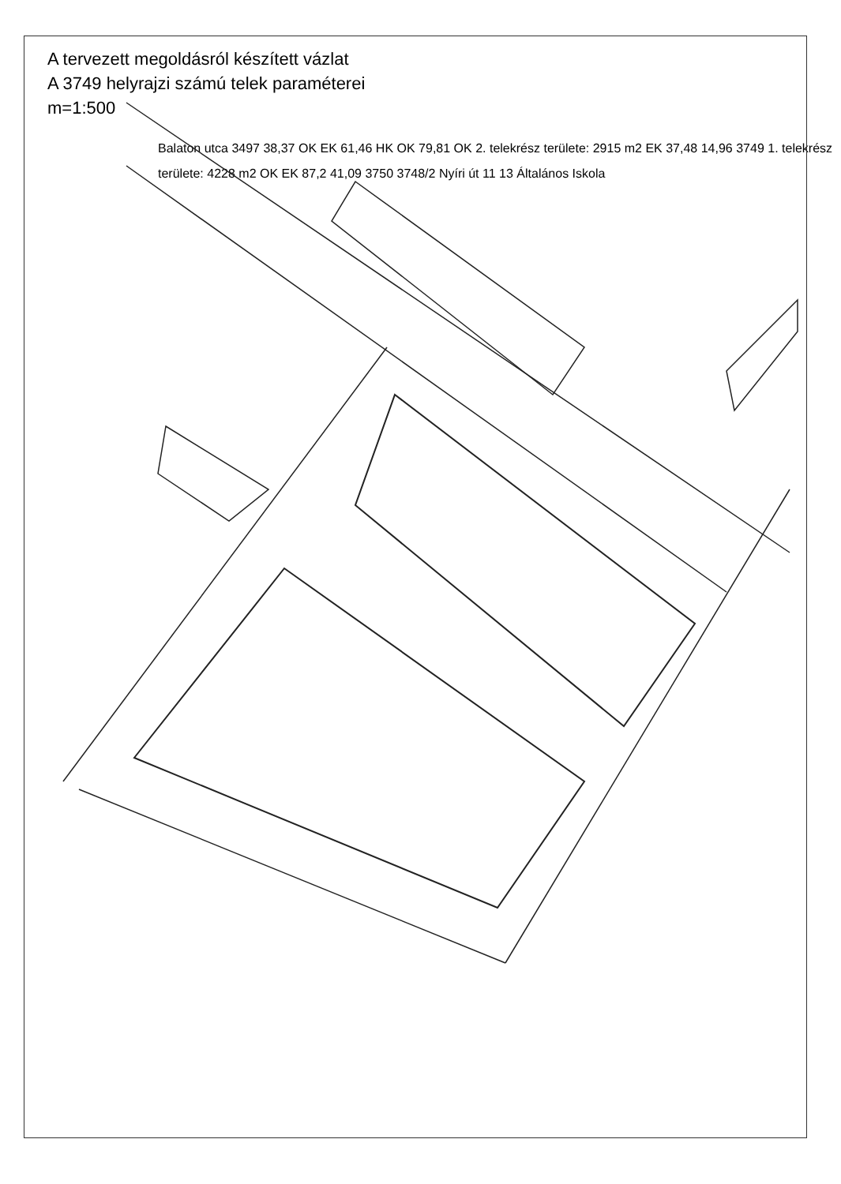A tervezett megoldásról készített vázlat
A 3749 helyrajzi számú telek paraméterei
m=1:500
Balaton utca 3497 38,37 OK EK 61,46 HK OK 79,81 OK 2. telekrész területe: 2915 m2 EK 37,48 14,96 3749 1. telekrész területe: 4228 m2 OK EK 87,2 41,09 3750 3748/2 Nyíri út 11 13 Általános Iskola